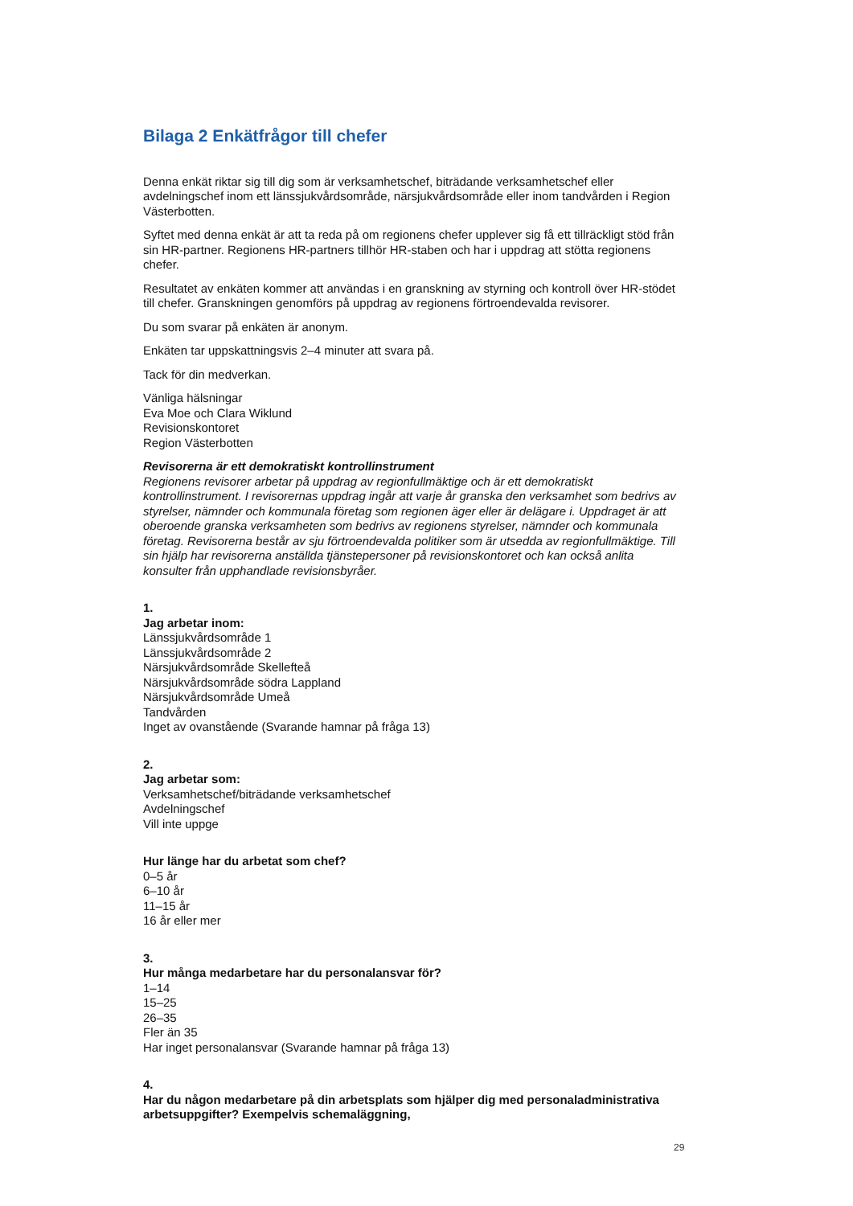Bilaga 2 Enkätfrågor till chefer
Denna enkät riktar sig till dig som är verksamhetschef, biträdande verksamhetschef eller avdelningschef inom ett länssjukvårdsområde, närsjukvårdsområde eller inom tandvården i Region Västerbotten.
Syftet med denna enkät är att ta reda på om regionens chefer upplever sig få ett tillräckligt stöd från sin HR-partner. Regionens HR-partners tillhör HR-staben och har i uppdrag att stötta regionens chefer.
Resultatet av enkäten kommer att användas i en granskning av styrning och kontroll över HR-stödet till chefer. Granskningen genomförs på uppdrag av regionens förtroendevalda revisorer.
Du som svarar på enkäten är anonym.
Enkäten tar uppskattningsvis 2–4 minuter att svara på.
Tack för din medverkan.
Vänliga hälsningar
Eva Moe och Clara Wiklund
Revisionskontoret
Region Västerbotten
Revisorerna är ett demokratiskt kontrollinstrument
Regionens revisorer arbetar på uppdrag av regionfullmäktige och är ett demokratiskt kontrollinstrument. I revisorernas uppdrag ingår att varje år granska den verksamhet som bedrivs av styrelser, nämnder och kommunala företag som regionen äger eller är delägare i. Uppdraget är att oberoende granska verksamheten som bedrivs av regionens styrelser, nämnder och kommunala företag. Revisorerna består av sju förtroendevalda politiker som är utsedda av regionfullmäktige. Till sin hjälp har revisorerna anställda tjänstepersoner på revisionskontoret och kan också anlita konsulter från upphandlade revisionsbyråer.
1.
Jag arbetar inom:
Länssjukvårdsområde 1
Länssjukvårdsområde 2
Närsjukvårdsområde Skellefteå
Närsjukvårdsområde södra Lappland
Närsjukvårdsområde Umeå
Tandvården
Inget av ovanstående (Svarande hamnar på fråga 13)
2.
Jag arbetar som:
Verksamhetschef/biträdande verksamhetschef
Avdelningschef
Vill inte uppge
Hur länge har du arbetat som chef?
0–5 år
6–10 år
11–15 år
16 år eller mer
3.
Hur många medarbetare har du personalansvar för?
1–14
15–25
26–35
Fler än 35
Har inget personalansvar (Svarande hamnar på fråga 13)
4.
Har du någon medarbetare på din arbetsplats som hjälper dig med personaladministrativa arbetsuppgifter? Exempelvis schemaläggning,
29